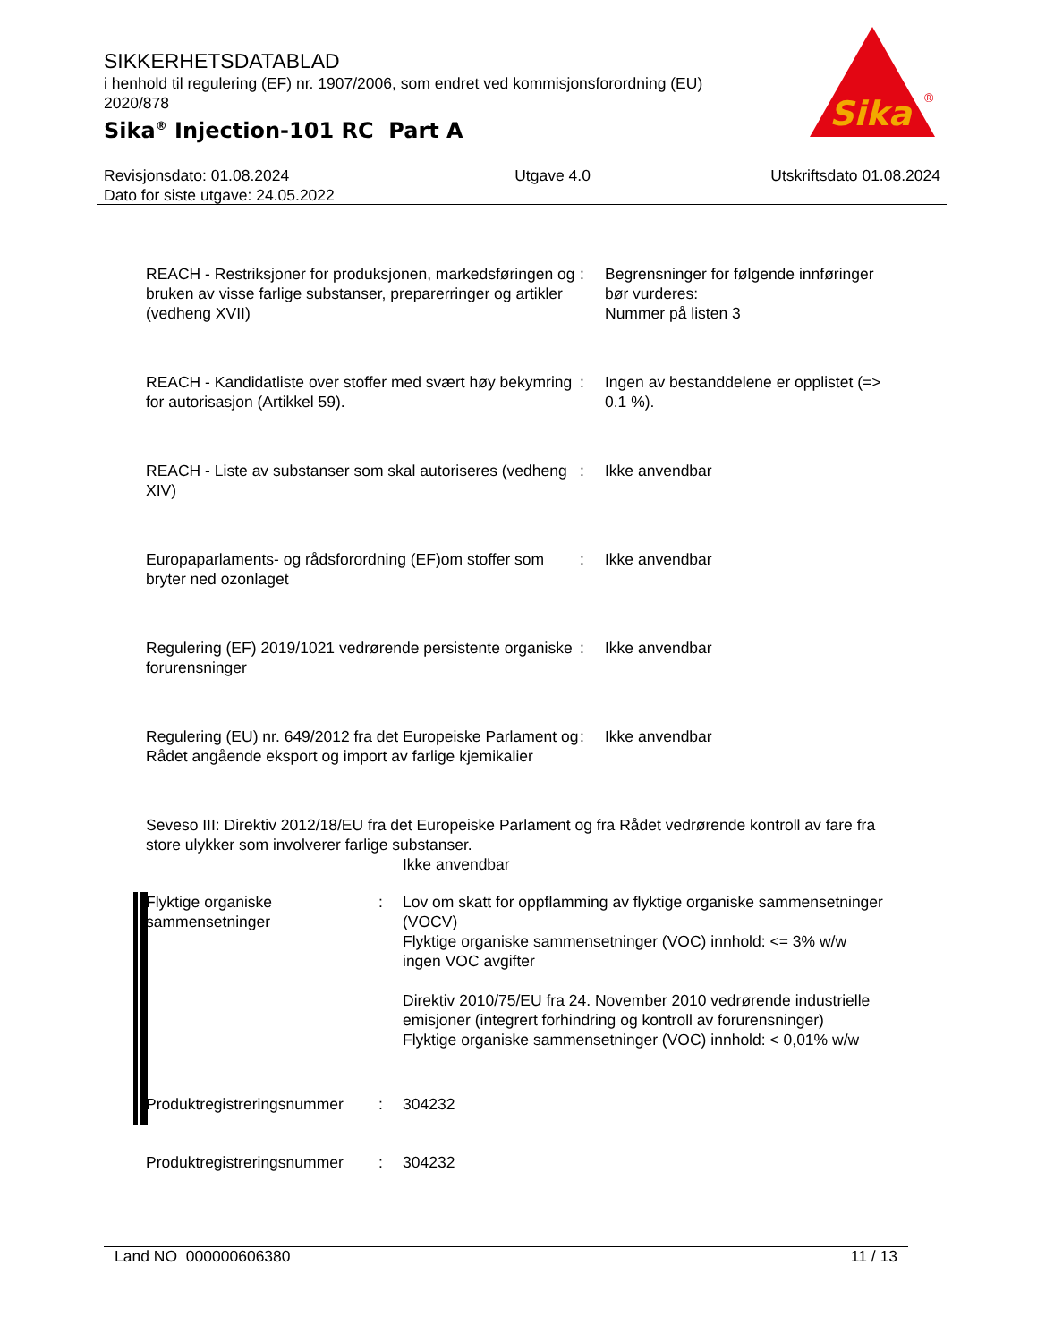SIKKERHETSDATABLAD
i henhold til regulering (EF) nr. 1907/2006, som endret ved kommisjonsforordning (EU) 2020/878
Sika<sup>®</sup> Injection-101 RC Part A
Sika
®
Revisjonsdato: 01.08.2024
Dato for siste utgave: 24.05.2022
Utgave 4.0 Utskriftsdato 01.08.2024
| REACH - Restriksjoner for produksjonen, markedsføringen og bruken av visse farlige substanser, preparerringer og artikler (vedheng XVII) | : | Begrensninger for følgende innføringer bør vurderes: Nummer på listen 3 |
| REACH - Kandidatliste over stoffer med svært høy bekymring for autorisasjon (Artikkel 59). | : | Ingen av bestanddelene er opplistet (=> 0.1 %). |
| REACH - Liste av substanser som skal autoriseres (vedheng XIV) | : | Ikke anvendbar |
| Europaparlaments- og rådsforordning (EF)om stoffer som bryter ned ozonlaget | : | Ikke anvendbar |
| Regulering (EF) 2019/1021 vedrørende persistente organiske forurensninger | : | Ikke anvendbar |
| Regulering (EU) nr. 649/2012 fra det Europeiske Parlament og Rådet angående eksport og import av farlige kjemikalier | : | Ikke anvendbar |
Seveso III: Direktiv 2012/18/EU fra det Europeiske Parlament og fra Rådet vedrørende kontroll av fare fra store ulykker som involverer farlige substanser.
Ikke anvendbar
| Flyktige organiske sammensetninger | : | Lov om skatt for oppflamming av flyktige organiske sammensetninger (VOCV) Flyktige organiske sammensetninger (VOC) innhold: <= 3% w/w ingen VOC avgifter Direktiv 2010/75/EU fra 24. November 2010 vedrørende industrielle emisjoner (integrert forhindring og kontroll av forurensninger) Flyktige organiske sammensetninger (VOC) innhold: < 0,01% w/w |
| Produktregistreringsnummer | : | 304232 |
| Produktregistreringsnummer | : | 304232 |
Land NO 000000606380 11 / 13